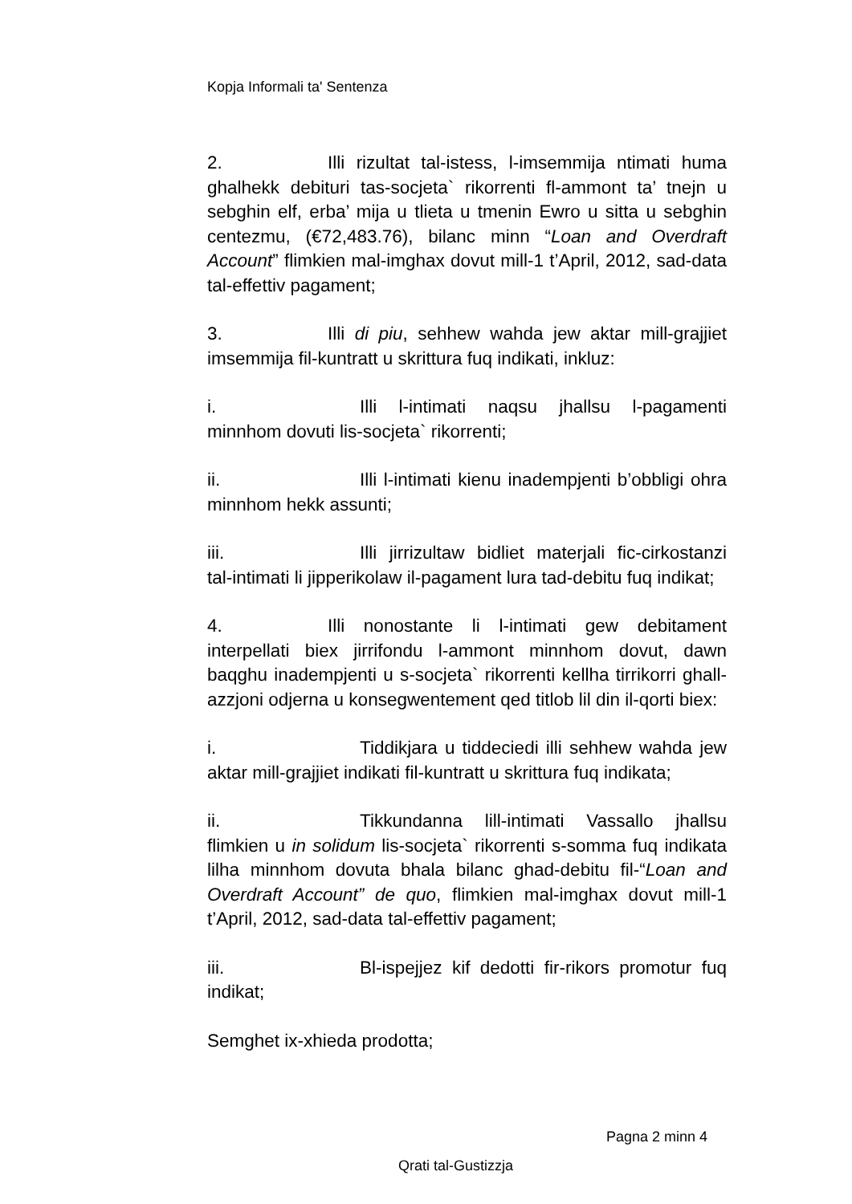Kopja Informali ta' Sentenza
2. Illi rizultat tal-istess, l-imsemmija ntimati huma ghalhekk debituri tas-socjeta` rikorrenti fl-ammont ta’ tnejn u sebghin elf, erba’ mija u tlieta u tmenin Ewro u sitta u sebghin centezmu, (€72,483.76), bilanc minn “Loan and Overdraft Account” flimkien mal-imghax dovut mill-1 t’April, 2012, sad-data tal-effettiv pagament;
3. Illi di piu, sehhew wahda jew aktar mill-grajjiet imsemmija fil-kuntratt u skrittura fuq indikati, inkluz:
i. Illi l-intimati naqsu jhallsu l-pagamenti minnhom dovuti lis-socjeta` rikorrenti;
ii. Illi l-intimati kienu inadempjenti b’obbligi ohra minnhom hekk assunti;
iii. Illi jirrizultaw bidliet materjali fic-cirkostanzi tal-intimati li jipperikolaw il-pagament lura tad-debitu fuq indikat;
4. Illi nonostante li l-intimati gew debitament interpellati biex jirrifondu l-ammont minnhom dovut, dawn baqghu inadempjenti u s-socjeta` rikorrenti kellha tirrikorri ghall-azzjoni odjerna u konsegwentement qed titlob lil din il-qorti biex:
i. Tiddikjara u tiddeciedi illi sehhew wahda jew aktar mill-grajjiet indikati fil-kuntratt u skrittura fuq indikata;
ii. Tikkundanna lill-intimati Vassallo jhallsu flimkien u in solidum lis-socjeta` rikorrenti s-somma fuq indikata lilha minnhom dovuta bhala bilanc ghad-debitu fil-“Loan and Overdraft Account” de quo, flimkien mal-imghax dovut mill-1 t’April, 2012, sad-data tal-effettiv pagament;
iii. Bl-ispejjez kif dedotti fir-rikors promotur fuq indikat;
Semghet ix-xhieda prodotta;
Pagna 2 minn 4
Qrati tal-Gustizzja